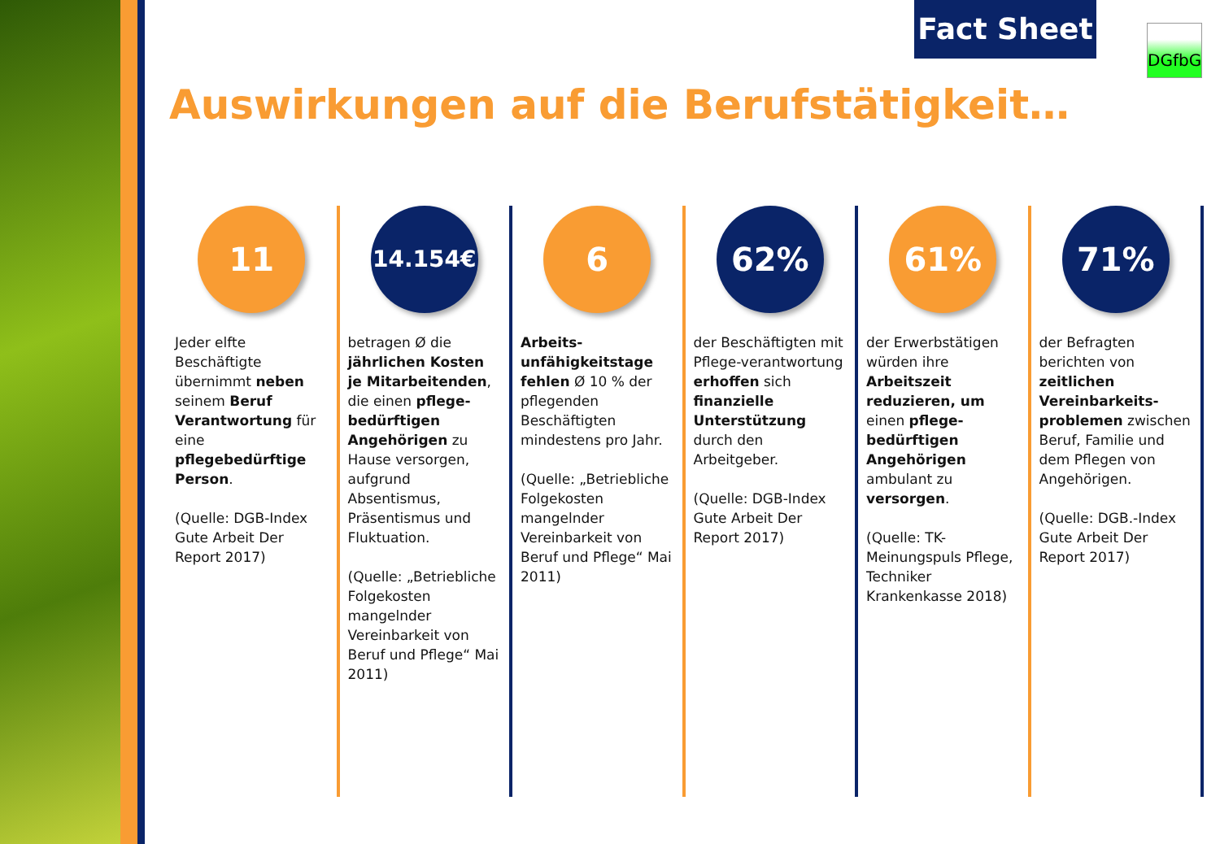Fact Sheet DGfbG
Auswirkungen auf die Berufstätigkeit…
11
Jeder elfte Beschäftigte übernimmt neben seinem Beruf Verantwortung für eine pflegebedürftige Person.
(Quelle: DGB-Index Gute Arbeit Der Report 2017)
14.154€
betragen Ø die jährlichen Kosten je Mitarbeitenden, die einen pflege-bedürftigen Angehörigen zu Hause versorgen, aufgrund Absentismus, Präsentismus und Fluktuation.
(Quelle: „Betriebliche Folgekosten mangelnder Vereinbarkeit von Beruf und Pflege“ Mai 2011)
6
Arbeits-unfähigkeitstage fehlen Ø 10 % der pflegenden Beschäftigten mindestens pro Jahr.
(Quelle: „Betriebliche Folgekosten mangelnder Vereinbarkeit von Beruf und Pflege“ Mai 2011)
62%
der Beschäftigten mit Pflege-verantwortung erhoffen sich finanzielle Unterstützung durch den Arbeitgeber.
(Quelle: DGB-Index Gute Arbeit Der Report 2017)
61%
der Erwerbstätigen würden ihre Arbeitszeit reduzieren, um einen pflege-bedürftigen Angehörigen ambulant zu versorgen.
(Quelle: TK-Meinungspuls Pflege, Techniker Krankenkasse 2018)
71%
der Befragten berichten von zeitlichen Vereinbarkeits-problemen zwischen Beruf, Familie und dem Pflegen von Angehörigen.
(Quelle: DGB.-Index Gute Arbeit Der Report 2017)